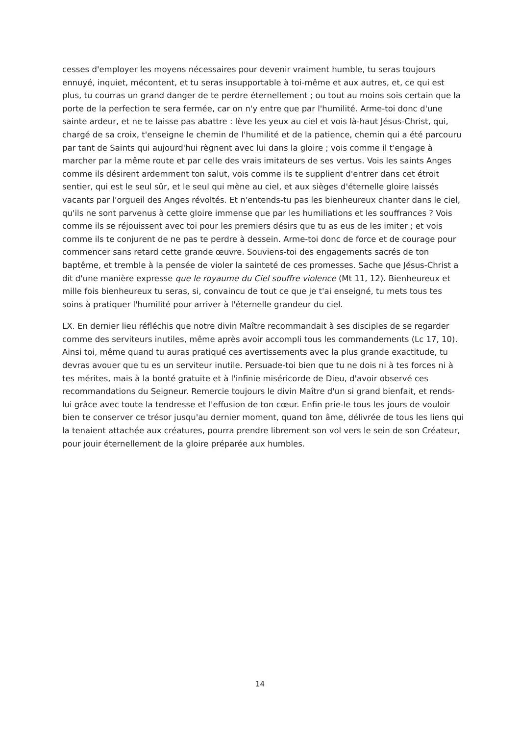cesses d'employer les moyens nécessaires pour devenir vraiment humble, tu seras toujours ennuyé, inquiet, mécontent, et tu seras insupportable à toi-même et aux autres, et, ce qui est plus, tu courras un grand danger de te perdre éternellement ; ou tout au moins sois certain que la porte de la perfection te sera fermée, car on n'y entre que par l'humilité. Arme-toi donc d'une sainte ardeur, et ne te laisse pas abattre : lève les yeux au ciel et vois là-haut Jésus-Christ, qui, chargé de sa croix, t'enseigne le chemin de l'humilité et de la patience, chemin qui a été parcouru par tant de Saints qui aujourd'hui règnent avec lui dans la gloire ; vois comme il t'engage à marcher par la même route et par celle des vrais imitateurs de ses vertus. Vois les saints Anges comme ils désirent ardemment ton salut, vois comme ils te supplient d'entrer dans cet étroit sentier, qui est le seul sûr, et le seul qui mène au ciel, et aux sièges d'éternelle gloire laissés vacants par l'orgueil des Anges révoltés. Et n'entends-tu pas les bienheureux chanter dans le ciel, qu'ils ne sont parvenus à cette gloire immense que par les humiliations et les souffrances ? Vois comme ils se réjouissent avec toi pour les premiers désirs que tu as eus de les imiter ; et vois comme ils te conjurent de ne pas te perdre à dessein. Arme-toi donc de force et de courage pour commencer sans retard cette grande œuvre. Souviens-toi des engagements sacrés de ton baptême, et tremble à la pensée de violer la sainteté de ces promesses. Sache que Jésus-Christ a dit d'une manière expresse que le royaume du Ciel souffre violence (Mt 11, 12). Bienheureux et mille fois bienheureux tu seras, si, convaincu de tout ce que je t'ai enseigné, tu mets tous tes soins à pratiquer l'humilité pour arriver à l'éternelle grandeur du ciel.
LX. En dernier lieu réfléchis que notre divin Maître recommandait à ses disciples de se regarder comme des serviteurs inutiles, même après avoir accompli tous les commandements (Lc 17, 10). Ainsi toi, même quand tu auras pratiqué ces avertissements avec la plus grande exactitude, tu devras avouer que tu es un serviteur inutile. Persuade-toi bien que tu ne dois ni à tes forces ni à tes mérites, mais à la bonté gratuite et à l'infinie miséricorde de Dieu, d'avoir observé ces recommandations du Seigneur. Remercie toujours le divin Maître d'un si grand bienfait, et rends-lui grâce avec toute la tendresse et l'effusion de ton cœur. Enfin prie-le tous les jours de vouloir bien te conserver ce trésor jusqu'au dernier moment, quand ton âme, délivrée de tous les liens qui la tenaient attachée aux créatures, pourra prendre librement son vol vers le sein de son Créateur, pour jouir éternellement de la gloire préparée aux humbles.
14